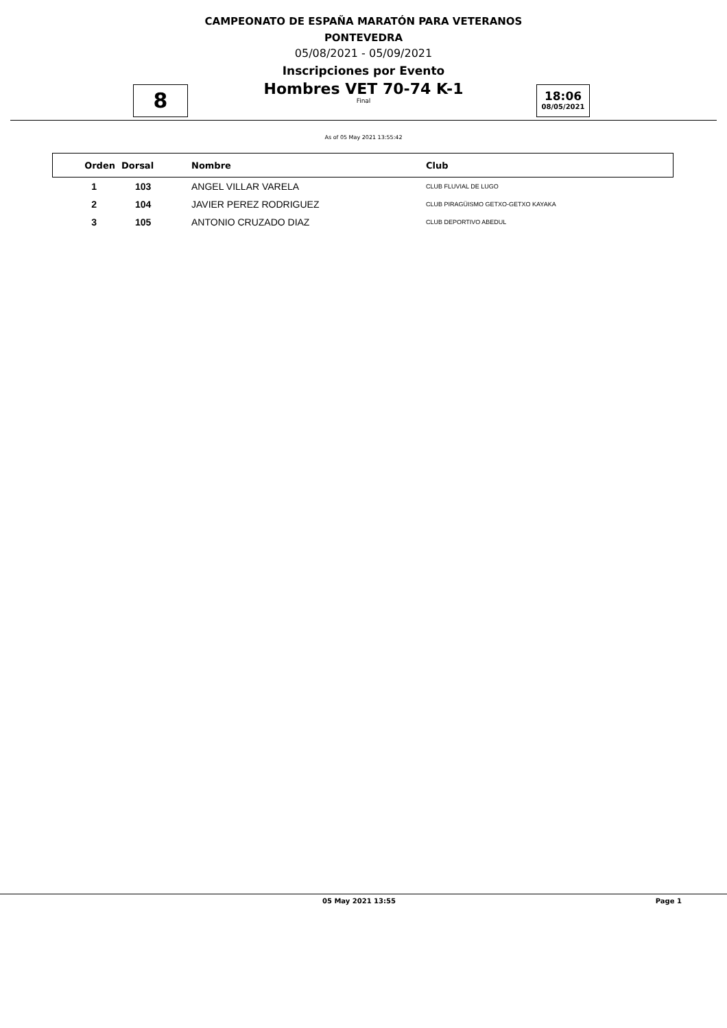CAMPEONATO DE ESPAÑA MARATÓN PARA VETERANOS
PONTEVEDRA
05/08/2021 - 05/09/2021
Inscripciones por Evento
Hombres VET 70-74 K-1
Final
8
18:06
08/05/2021
As of 05 May 2021 13:55:42
| Orden | Dorsal | Nombre | Club |
| --- | --- | --- | --- |
| 1 | 103 | ANGEL VILLAR VARELA | CLUB FLUVIAL DE LUGO |
| 2 | 104 | JAVIER PEREZ RODRIGUEZ | CLUB PIRAGÜISMO GETXO-GETXO KAYAKA |
| 3 | 105 | ANTONIO CRUZADO DIAZ | CLUB DEPORTIVO ABEDUL |
05 May 2021 13:55 Page 1